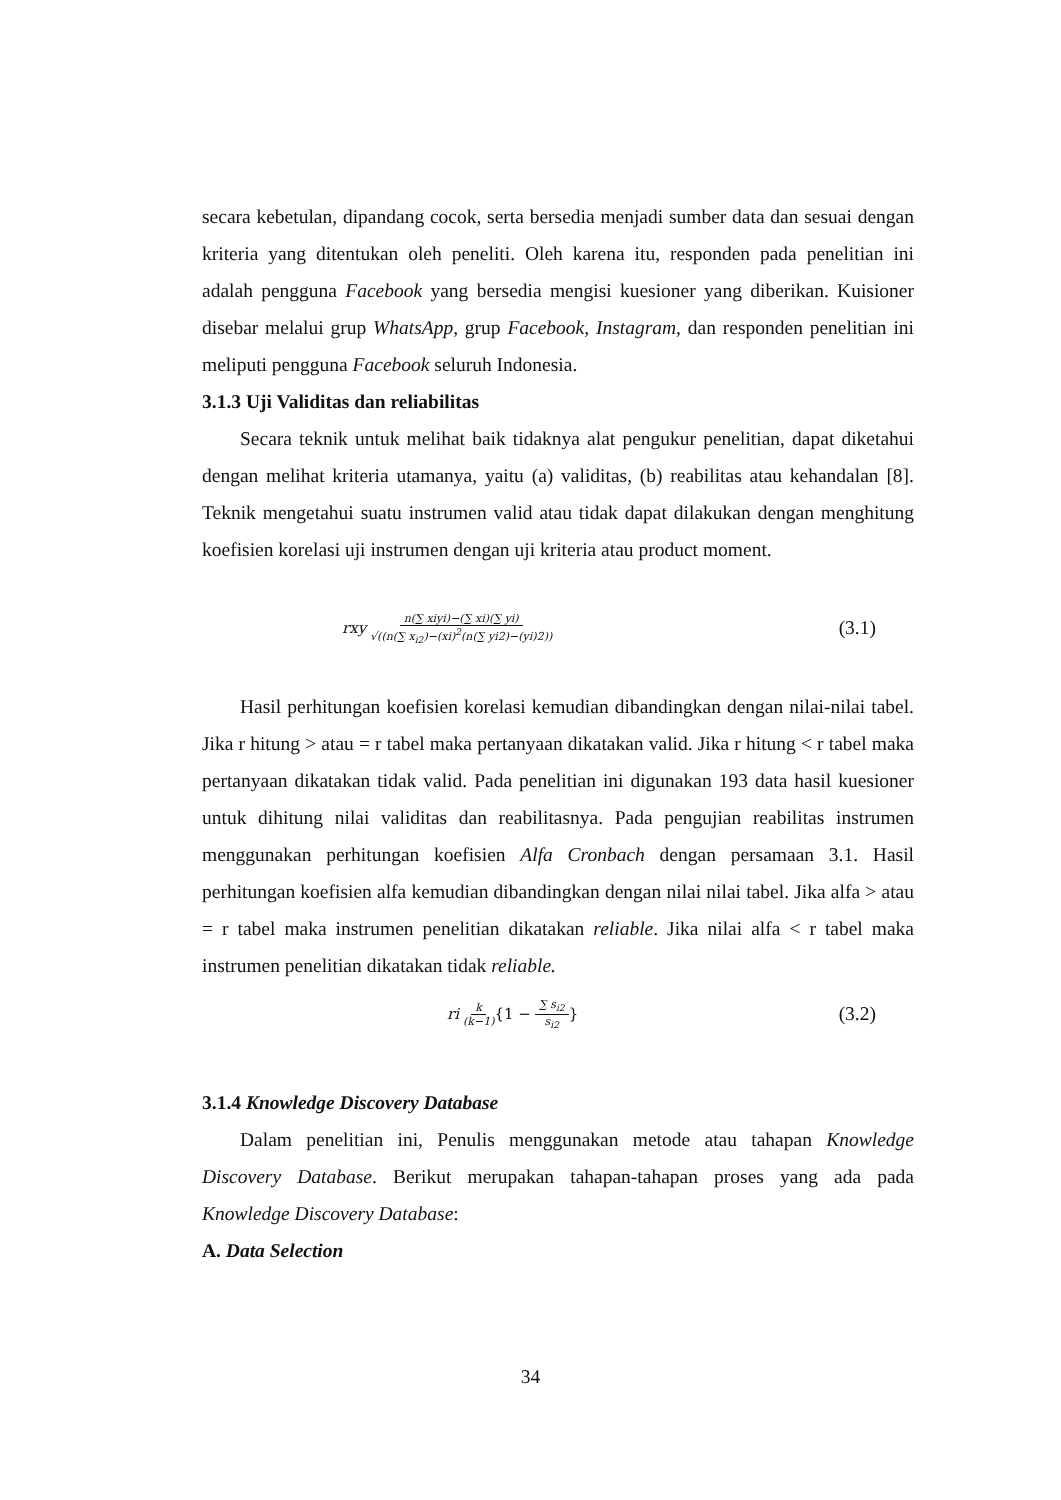secara kebetulan, dipandang cocok, serta bersedia menjadi sumber data dan sesuai dengan kriteria yang ditentukan oleh peneliti. Oleh karena itu, responden pada penelitian ini adalah pengguna Facebook yang bersedia mengisi kuesioner yang diberikan. Kuisioner disebar melalui grup WhatsApp, grup Facebook, Instagram, dan responden penelitian ini meliputi pengguna Facebook seluruh Indonesia.
3.1.3 Uji Validitas dan reliabilitas
Secara teknik untuk melihat baik tidaknya alat pengukur penelitian, dapat diketahui dengan melihat kriteria utamanya, yaitu (a) validitas, (b) reabilitas atau kehandalan [8]. Teknik mengetahui suatu instrumen valid atau tidak dapat dilakukan dengan menghitung koefisien korelasi uji instrumen dengan uji kriteria atau product moment.
rxy n(∑ xiyi)−(∑ xi)(∑ yi) √((n(∑ x<sub>i2</sub>)−(xi)<sup>2</sup>(n(∑ yi2)−(yi)2))
(3.1)
Hasil perhitungan koefisien korelasi kemudian dibandingkan dengan nilai-nilai tabel. Jika r hitung > atau = r tabel maka pertanyaan dikatakan valid. Jika r hitung < r tabel maka pertanyaan dikatakan tidak valid. Pada penelitian ini digunakan 193 data hasil kuesioner untuk dihitung nilai validitas dan reabilitasnya. Pada pengujian reabilitas instrumen menggunakan perhitungan koefisien Alfa Cronbach dengan persamaan 3.1. Hasil perhitungan koefisien alfa kemudian dibandingkan dengan nilai nilai tabel. Jika alfa > atau = r tabel maka instrumen penelitian dikatakan reliable. Jika nilai alfa < r tabel maka instrumen penelitian dikatakan tidak reliable.
ri k (k−1) {1 − ∑ s<sub>i2</sub> s<sub>i2</sub> }
(3.2)
3.1.4 Knowledge Discovery Database
Dalam penelitian ini, Penulis menggunakan metode atau tahapan Knowledge Discovery Database. Berikut merupakan tahapan-tahapan proses yang ada pada Knowledge Discovery Database:
A. Data Selection
34